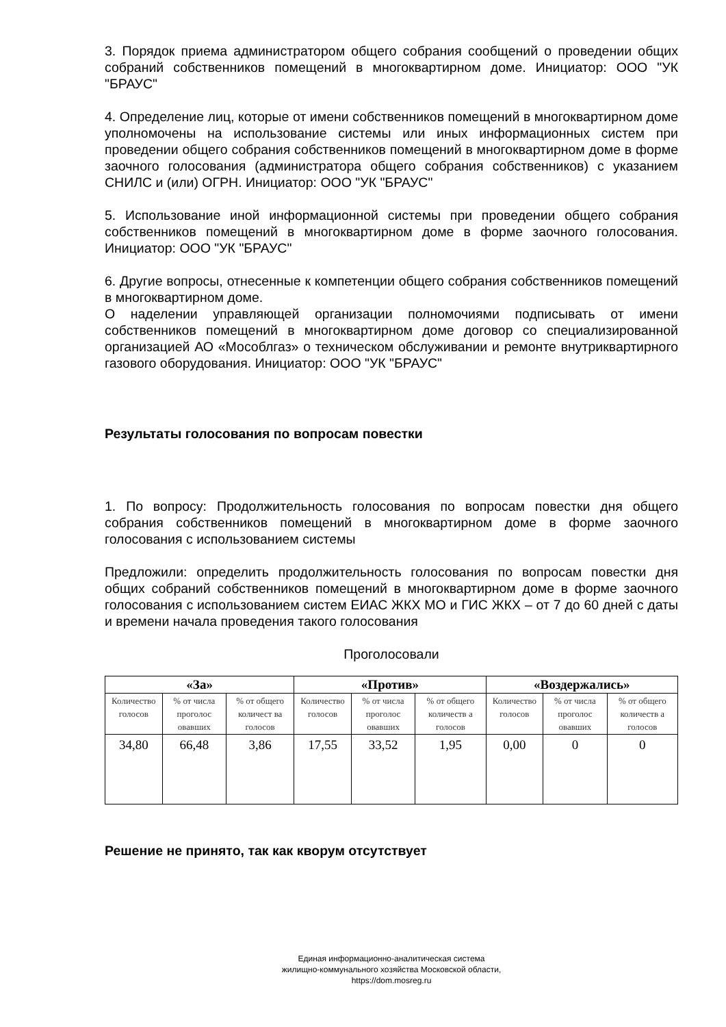3. Порядок приема администратором общего собрания сообщений о проведении общих собраний собственников помещений в многоквартирном доме. Инициатор: ООО "УК "БРАУС"
4. Определение лиц, которые от имени собственников помещений в многоквартирном доме уполномочены на использование системы или иных информационных систем при проведении общего собрания собственников помещений в многоквартирном доме в форме заочного голосования (администратора общего собрания собственников) с указанием СНИЛС и (или) ОГРН. Инициатор: ООО "УК "БРАУС"
5. Использование иной информационной системы при проведении общего собрания собственников помещений в многоквартирном доме в форме заочного голосования. Инициатор: ООО "УК "БРАУС"
6. Другие вопросы, отнесенные к компетенции общего собрания собственников помещений в многоквартирном доме.
О наделении управляющей организации полномочиями подписывать от имени собственников помещений в многоквартирном доме договор со специализированной организацией АО «Мособлгаз» о техническом обслуживании и ремонте внутриквартирного газового оборудования. Инициатор: ООО "УК "БРАУС"
Результаты голосования по вопросам повестки
1. По вопросу: Продолжительность голосования по вопросам повестки дня общего собрания собственников помещений в многоквартирном доме в форме заочного голосования с использованием системы
Предложили: определить продолжительность голосования по вопросам повестки дня общих собраний собственников помещений в многоквартирном доме в форме заочного голосования с использованием систем ЕИАС ЖКХ МО и ГИС ЖКХ – от 7 до 60 дней с даты и времени начала проведения такого голосования
Проголосовали
| «За» | | | «Против» | | | «Воздержались» | | |
| --- | --- | --- | --- | --- | --- | --- | --- | --- |
| Количество голосов | % от числа проголос овавших | % от общего количест ва голосов | Количество голосов | % от числа проголос овавших | % от общего количеств а голосов | Количество голосов | % от числа проголос овавших | % от общего количеств а голосов |
| 34,80 | 66,48 | 3,86 | 17,55 | 33,52 | 1,95 | 0,00 | 0 | 0 |
Решение не принято, так как кворум отсутствует
Единая информационно-аналитическая система
жилищно-коммунального хозяйства Московской области,
https://dom.mosreg.ru